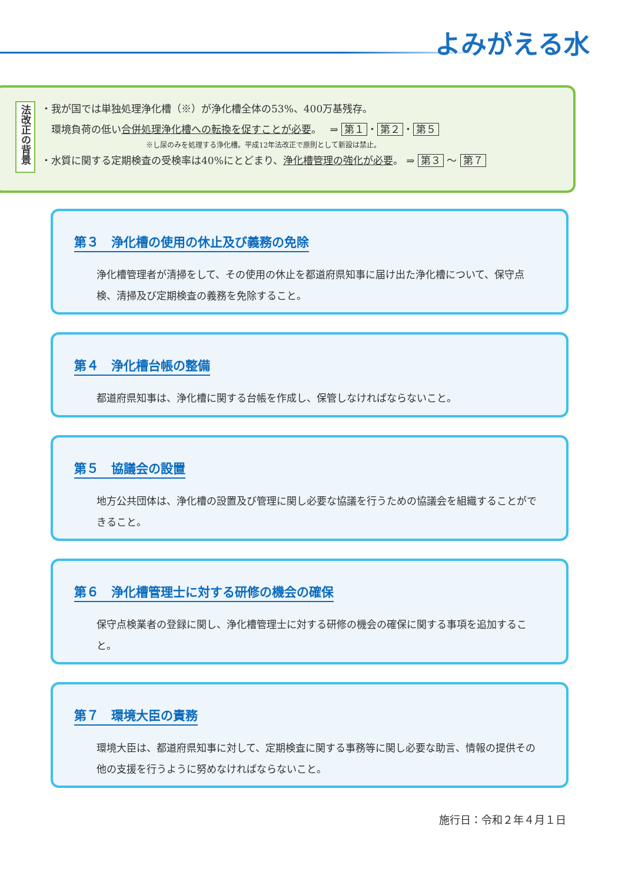よみがえる水
法改正の背景
・我が国では単独処理浄化槽（※）が浄化槽全体の53%、400万基残存。
　環境負荷の低い合併処理浄化槽への転換を促すことが必要。　 ⇒ 第１ ・ 第２ ・ 第５
※し尿のみを処理する浄化槽。平成12年法改正で原則として新設は禁止。
・水質に関する定期検査の受検率は40%にとどまり、浄化槽管理の強化が必要。 ⇒ 第３ 〜 第７
第３　浄化槽の使用の休止及び義務の免除
浄化槽管理者が清掃をして、その使用の休止を都道府県知事に届け出た浄化槽について、保守点検、清掃及び定期検査の義務を免除すること。
第４　浄化槽台帳の整備
都道府県知事は、浄化槽に関する台帳を作成し、保管しなければならないこと。
第５　協議会の設置
地方公共団体は、浄化槽の設置及び管理に関し必要な協議を行うための協議会を組織することができること。
第６　浄化槽管理士に対する研修の機会の確保
保守点検業者の登録に関し、浄化槽管理士に対する研修の機会の確保に関する事項を追加すること。
第７　環境大臣の責務
環境大臣は、都道府県知事に対して、定期検査に関する事務等に関し必要な助言、情報の提供その他の支援を行うように努めなければならないこと。
施行日：令和２年４月１日